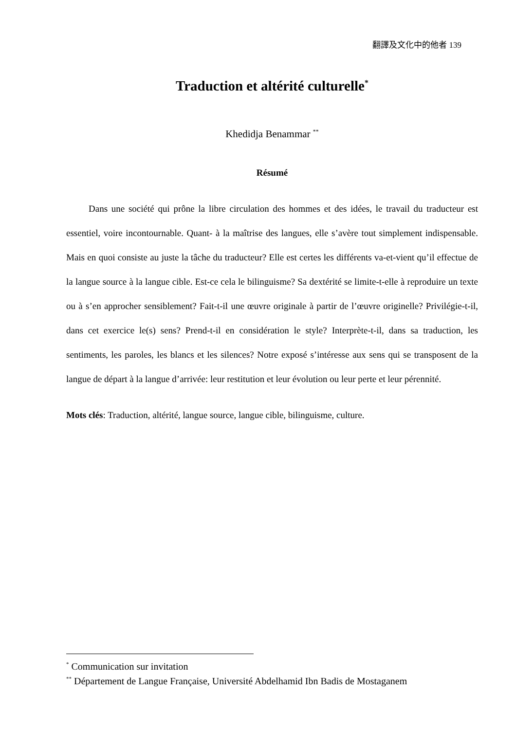翻譯及文化中的他者 139
Traduction et altérité culturelle<sup>*</sup>
Khedidja Benammar <sup>**</sup>
Résumé
Dans une société qui prône la libre circulation des hommes et des idées, le travail du traducteur est essentiel, voire incontournable. Quant- à la maîtrise des langues, elle s’avère tout simplement indispensable. Mais en quoi consiste au juste la tâche du traducteur? Elle est certes les différents va-et-vient qu’il effectue de la langue source à la langue cible. Est-ce cela le bilinguisme? Sa dextérité se limite-t-elle à reproduire un texte ou à s’en approcher sensiblement? Fait-t-il une œuvre originale à partir de l’œuvre originelle? Privilégie-t-il, dans cet exercice le(s) sens? Prend-t-il en considération le style? Interprète-t-il, dans sa traduction, les sentiments, les paroles, les blancs et les silences? Notre exposé s’intéresse aux sens qui se transposent de la langue de départ à la langue d’arrivée: leur restitution et leur évolution ou leur perte et leur pérennité.
Mots clés: Traduction, altérité, langue source, langue cible, bilinguisme, culture.
<sup>*</sup> Communication sur invitation
<sup>**</sup> Département de Langue Française, Université Abdelhamid Ibn Badis de Mostaganem